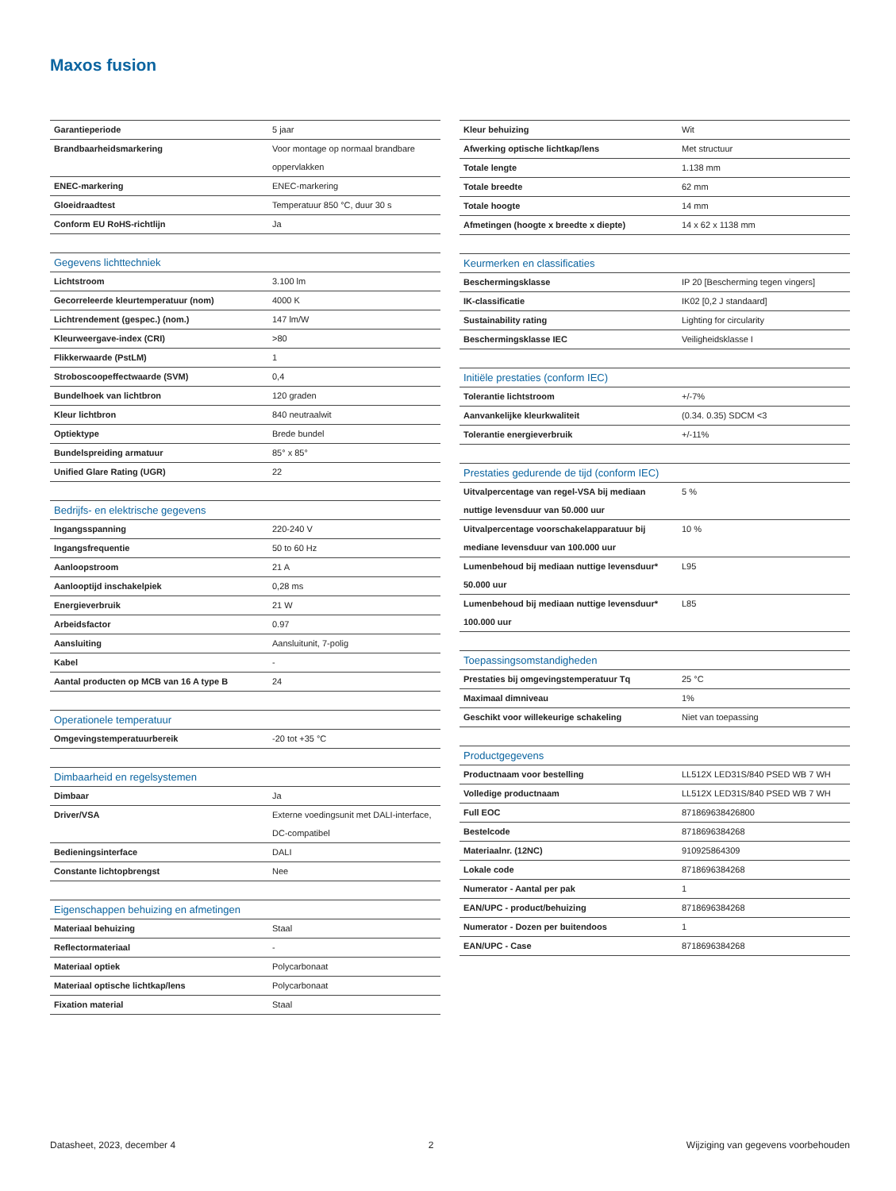Maxos fusion
| Garantieperiode | 5 jaar |
| Brandbaarheidsmarkering | Voor montage op normaal brandbare oppervlakken |
| ENEC-markering | ENEC-markering |
| Gloeidraadtest | Temperatuur 850 °C, duur 30 s |
| Conform EU RoHS-richtlijn | Ja |
| Gegevens lichttechniek | |
| --- | --- |
| Lichtstroom | 3.100 lm |
| Gecorreleerde kleurtemperatuur (nom) | 4000 K |
| Lichtrendement (gespec.) (nom.) | 147 lm/W |
| Kleurweergave-index (CRI) | >80 |
| Flikkerwaarde (PstLM) | 1 |
| Stroboscoopeffectwaarde (SVM) | 0,4 |
| Bundelhoek van lichtbron | 120 graden |
| Kleur lichtbron | 840 neutraalwit |
| Optiektype | Brede bundel |
| Bundelspreiding armatuur | 85° x 85° |
| Unified Glare Rating (UGR) | 22 |
| Bedrijfs- en elektrische gegevens | |
| --- | --- |
| Ingangsspanning | 220-240 V |
| Ingangsfrequentie | 50 to 60 Hz |
| Aanloopstroom | 21 A |
| Aanlooptijd inschakelpiek | 0,28 ms |
| Energieverbruik | 21 W |
| Arbeidsfactor | 0.97 |
| Aansluiting | Aansluitunit, 7-polig |
| Kabel | - |
| Aantal producten op MCB van 16 A type B | 24 |
| Operationele temperatuur | |
| --- | --- |
| Omgevingstemperatuurbereik | -20 tot +35 °C |
| Dimbaarheid en regelsystemen | |
| --- | --- |
| Dimbaar | Ja |
| Driver/VSA | Externe voedingsunit met DALI-interface, DC-compatibel |
| Bedieningsinterface | DALI |
| Constante lichtopbrengst | Nee |
| Eigenschappen behuizing en afmetingen | |
| --- | --- |
| Materiaal behuizing | Staal |
| Reflectormateriaal | - |
| Materiaal optiek | Polycarbonaat |
| Materiaal optische lichtkap/lens | Polycarbonaat |
| Fixation material | Staal |
| Kleur behuizing | Wit |
| Afwerking optische lichtkap/lens | Met structuur |
| Totale lengte | 1.138 mm |
| Totale breedte | 62 mm |
| Totale hoogte | 14 mm |
| Afmetingen (hoogte x breedte x diepte) | 14 x 62 x 1138 mm |
| Keurmerken en classificaties | |
| --- | --- |
| Beschermingsklasse | IP 20 [Bescherming tegen vingers] |
| IK-classificatie | IK02 [0,2 J standaard] |
| Sustainability rating | Lighting for circularity |
| Beschermingsklasse IEC | Veiligheidsklasse I |
| Initiële prestaties (conform IEC) | |
| --- | --- |
| Tolerantie lichtstroom | +/-7% |
| Aanvankelijke kleurkwaliteit | (0.34. 0.35) SDCM <3 |
| Tolerantie energieverbruik | +/-11% |
| Prestaties gedurende de tijd (conform IEC) | |
| --- | --- |
| Uitvalpercentage van regel-VSA bij mediaan nuttige levensduur van 50.000 uur | 5 % |
| Uitvalpercentage voorschakelapparatuur bij mediane levensduur van 100.000 uur | 10 % |
| Lumenbehoud bij mediaan nuttige levensduur* 50.000 uur | L95 |
| Lumenbehoud bij mediaan nuttige levensduur* 100.000 uur | L85 |
| Toepassingsomstandigheden | |
| --- | --- |
| Prestaties bij omgevingstemperatuur Tq | 25 °C |
| Maximaal dimniveau | 1% |
| Geschikt voor willekeurige schakeling | Niet van toepassing |
| Productgegevens | |
| --- | --- |
| Productnaam voor bestelling | LL512X LED31S/840 PSED WB 7 WH |
| Volledige productnaam | LL512X LED31S/840 PSED WB 7 WH |
| Full EOC | 871869638426800 |
| Bestelcode | 8718696384268 |
| Materiaalnr. (12NC) | 910925864309 |
| Lokale code | 8718696384268 |
| Numerator - Aantal per pak | 1 |
| EAN/UPC - product/behuizing | 8718696384268 |
| Numerator - Dozen per buitendoos | 1 |
| EAN/UPC - Case | 8718696384268 |
Datasheet, 2023, december 4 2 Wijziging van gegevens voorbehouden